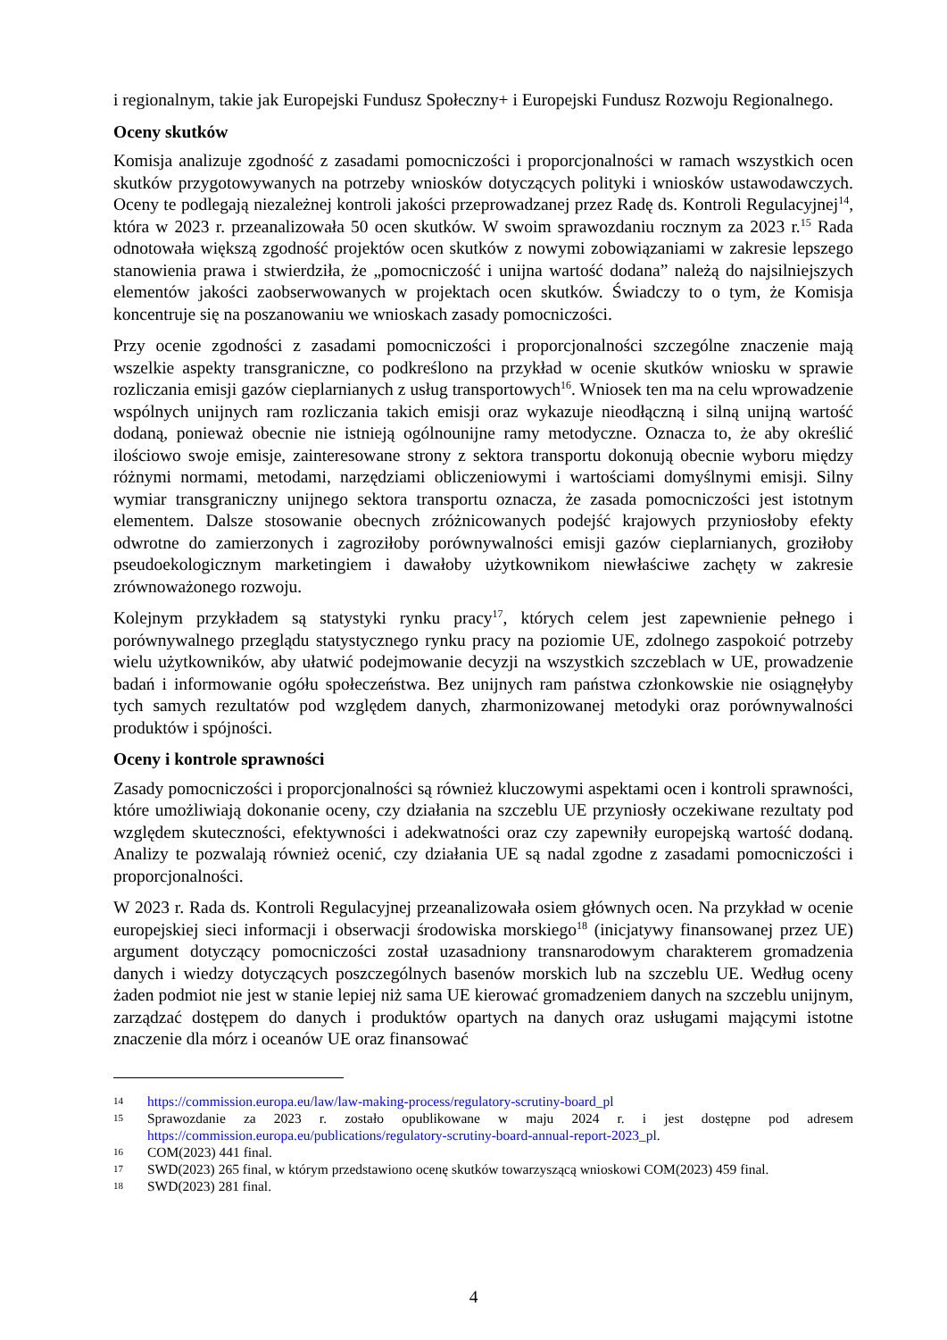i regionalnym, takie jak Europejski Fundusz Społeczny+ i Europejski Fundusz Rozwoju Regionalnego.
Oceny skutków
Komisja analizuje zgodność z zasadami pomocniczości i proporcjonalności w ramach wszystkich ocen skutków przygotowywanych na potrzeby wniosków dotyczących polityki i wniosków ustawodawczych. Oceny te podlegają niezależnej kontroli jakości przeprowadzanej przez Radę ds. Kontroli Regulacyjnej<sup>14</sup>, która w 2023 r. przeanalizowała 50 ocen skutków. W swoim sprawozdaniu rocznym za 2023 r.<sup>15</sup> Rada odnotowała większą zgodność projektów ocen skutków z nowymi zobowiązaniami w zakresie lepszego stanowienia prawa i stwierdziła, że „pomocniczość i unijna wartość dodana” należą do najsilniejszych elementów jakości zaobserwowanych w projektach ocen skutków. Świadczy to o tym, że Komisja koncentruje się na poszanowaniu we wnioskach zasady pomocniczości.
Przy ocenie zgodności z zasadami pomocniczości i proporcjonalności szczególne znaczenie mają wszelkie aspekty transgraniczne, co podkreślono na przykład w ocenie skutków wniosku w sprawie rozliczania emisji gazów cieplarnianych z usług transportowych<sup>16</sup>. Wniosek ten ma na celu wprowadzenie wspólnych unijnych ram rozliczania takich emisji oraz wykazuje nieodłączną i silną unijną wartość dodaną, ponieważ obecnie nie istnieją ogólnounijne ramy metodyczne. Oznacza to, że aby określić ilościowo swoje emisje, zainteresowane strony z sektora transportu dokonują obecnie wyboru między różnymi normami, metodami, narzędziami obliczeniowymi i wartościami domyślnymi emisji. Silny wymiar transgraniczny unijnego sektora transportu oznacza, że zasada pomocniczości jest istotnym elementem. Dalsze stosowanie obecnych zróżnicowanych podejść krajowych przyniosłoby efekty odwrotne do zamierzonych i zagroziłoby porównywalności emisji gazów cieplarnianych, groziłoby pseudoekologicznym marketingiem i dawałoby użytkownikom niewłaściwe zachęty w zakresie zrównoważonego rozwoju.
Kolejnym przykładem są statystyki rynku pracy<sup>17</sup>, których celem jest zapewnienie pełnego i porównywalnego przeglądu statystycznego rynku pracy na poziomie UE, zdolnego zaspokoić potrzeby wielu użytkowników, aby ułatwić podejmowanie decyzji na wszystkich szczeblach w UE, prowadzenie badań i informowanie ogółu społeczeństwa. Bez unijnych ram państwa członkowskie nie osiągnęłyby tych samych rezultatów pod względem danych, zharmonizowanej metodyki oraz porównywalności produktów i spójności.
Oceny i kontrole sprawności
Zasady pomocniczości i proporcjonalności są również kluczowymi aspektami ocen i kontroli sprawności, które umożliwiają dokonanie oceny, czy działania na szczeblu UE przyniosły oczekiwane rezultaty pod względem skuteczności, efektywności i adekwatności oraz czy zapewniły europejską wartość dodaną. Analizy te pozwalają również ocenić, czy działania UE są nadal zgodne z zasadami pomocniczości i proporcjonalności.
W 2023 r. Rada ds. Kontroli Regulacyjnej przeanalizowała osiem głównych ocen. Na przykład w ocenie europejskiej sieci informacji i obserwacji środowiska morskiego<sup>18</sup> (inicjatywy finansowanej przez UE) argument dotyczący pomocniczości został uzasadniony transnarodowym charakterem gromadzenia danych i wiedzy dotyczących poszczególnych basenów morskich lub na szczeblu UE. Według oceny żaden podmiot nie jest w stanie lepiej niż sama UE kierować gromadzeniem danych na szczeblu unijnym, zarządzać dostępem do danych i produktów opartych na danych oraz usługami mającymi istotne znaczenie dla mórz i oceanów UE oraz finansować
14 https://commission.europa.eu/law/law-making-process/regulatory-scrutiny-board_pl
15 Sprawozdanie za 2023 r. zostało opublikowane w maju 2024 r. i jest dostępne pod adresem https://commission.europa.eu/publications/regulatory-scrutiny-board-annual-report-2023_pl.
16 COM(2023) 441 final.
17 SWD(2023) 265 final, w którym przedstawiono ocenę skutków towarzyszącą wnioskowi COM(2023) 459 final.
18 SWD(2023) 281 final.
4